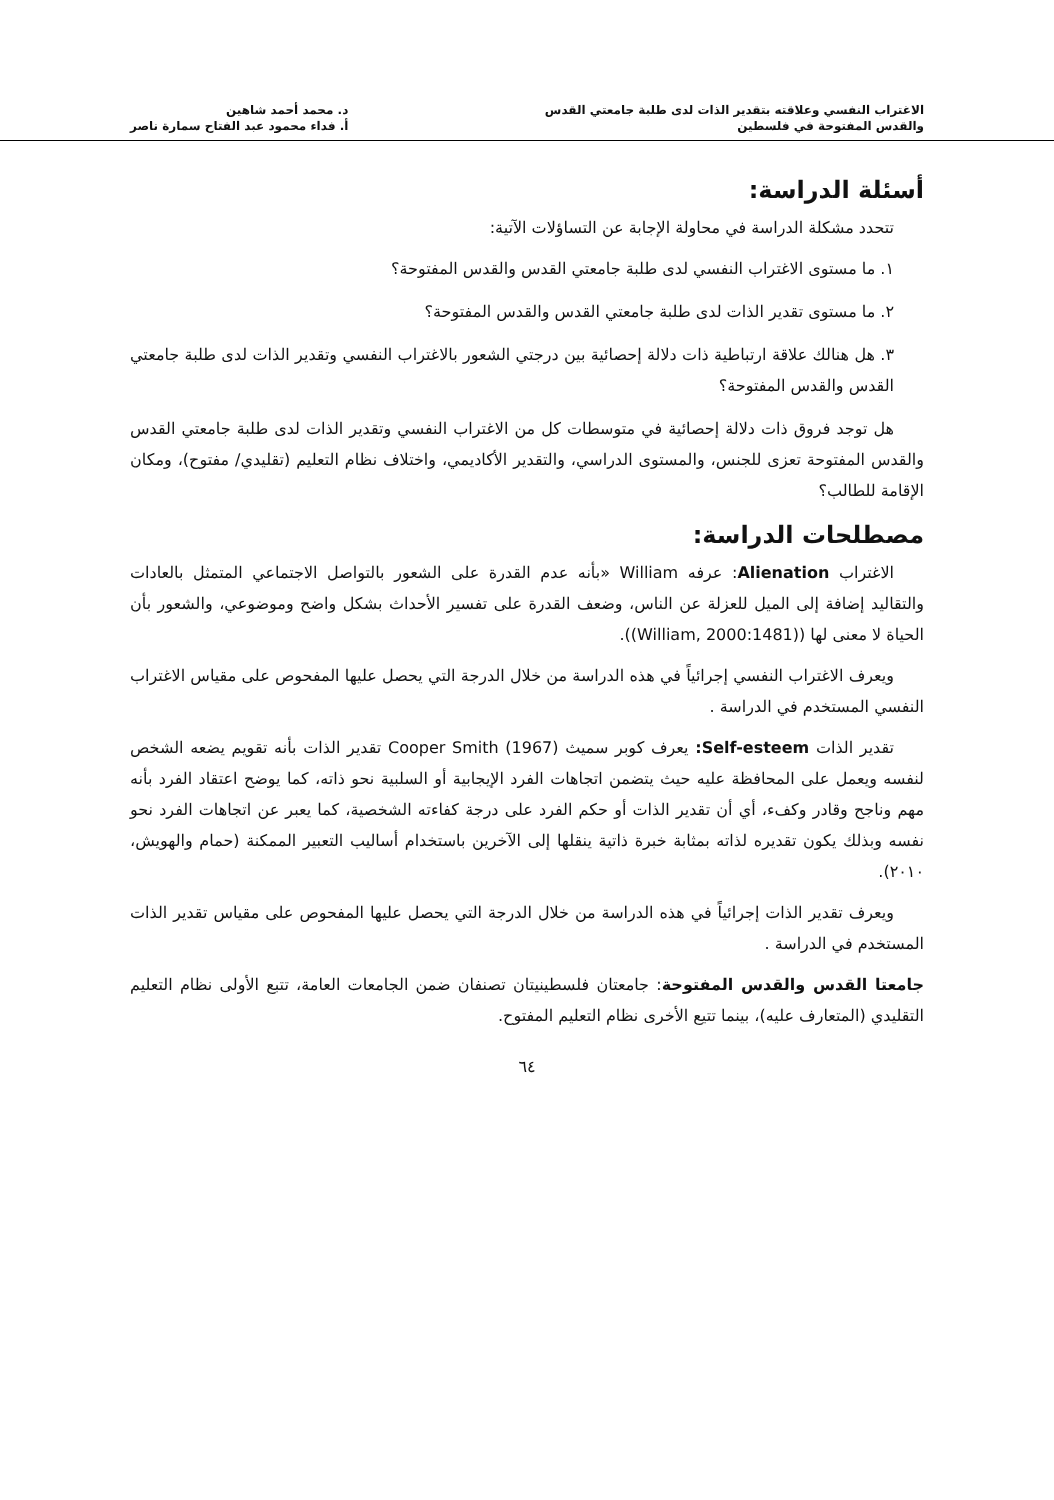الاغتراب النفسي وعلاقته بتقدير الذات لدى طلبة جامعتي القدس
والقدس المفتوحة في فلسطين
د. محمد أحمد شاهين
أ. فداء محمود عبد الفتاح سمارة ناصر
أسئلة الدراسة:
تتحدد مشكلة الدراسة في محاولة الإجابة عن التساؤلات الآتية:
١. ما مستوى الاغتراب النفسي لدى طلبة جامعتي القدس والقدس المفتوحة؟
٢. ما مستوى تقدير الذات لدى طلبة جامعتي القدس والقدس المفتوحة؟
٣. هل هنالك علاقة ارتباطية ذات دلالة إحصائية بين درجتي الشعور بالاغتراب النفسي وتقدير الذات لدى طلبة جامعتي القدس والقدس المفتوحة؟
هل توجد فروق ذات دلالة إحصائية في متوسطات كل من الاغتراب النفسي وتقدير الذات لدى طلبة جامعتي القدس والقدس المفتوحة تعزى للجنس، والمستوى الدراسي، والتقدير الأكاديمي، واختلاف نظام التعليم (تقليدي/ مفتوح)، ومكان الإقامة للطالب؟
مصطلحات الدراسة:
الاغتراب Alienation: عرفه William «بأنه عدم القدرة على الشعور بالتواصل الاجتماعي المتمثل بالعادات والتقاليد إضافة إلى الميل للعزلة عن الناس، وضعف القدرة على تفسير الأحداث بشكل واضح وموضوعي، والشعور بأن الحياة لا معنى لها ((William, 2000:1481)).
ويعرف الاغتراب النفسي إجرائياً في هذه الدراسة من خلال الدرجة التي يحصل عليها المفحوص على مقياس الاغتراب النفسي المستخدم في الدراسة .
تقدير الذات Self-esteem: يعرف كوبر سميث (1967) Cooper Smith تقدير الذات بأنه تقويم يضعه الشخص لنفسه ويعمل على المحافظة عليه حيث يتضمن اتجاهات الفرد الإيجابية أو السلبية نحو ذاته، كما يوضح اعتقاد الفرد بأنه مهم وناجح وقادر وكفء، أي أن تقدير الذات أو حكم الفرد على درجة كفاءته الشخصية، كما يعبر عن اتجاهات الفرد نحو نفسه وبذلك يكون تقديره لذاته بمثابة خبرة ذاتية ينقلها إلى الآخرين باستخدام أساليب التعبير الممكنة (حمام والهويش، ٢٠١٠).
ويعرف تقدير الذات إجرائياً في هذه الدراسة من خلال الدرجة التي يحصل عليها المفحوص على مقياس تقدير الذات المستخدم في الدراسة .
جامعتا القدس والقدس المفتوحة: جامعتان فلسطينيتان تصنفان ضمن الجامعات العامة، تتبع الأولى نظام التعليم التقليدي (المتعارف عليه)، بينما تتيع الأخرى نظام التعليم المفتوح.
٦٤